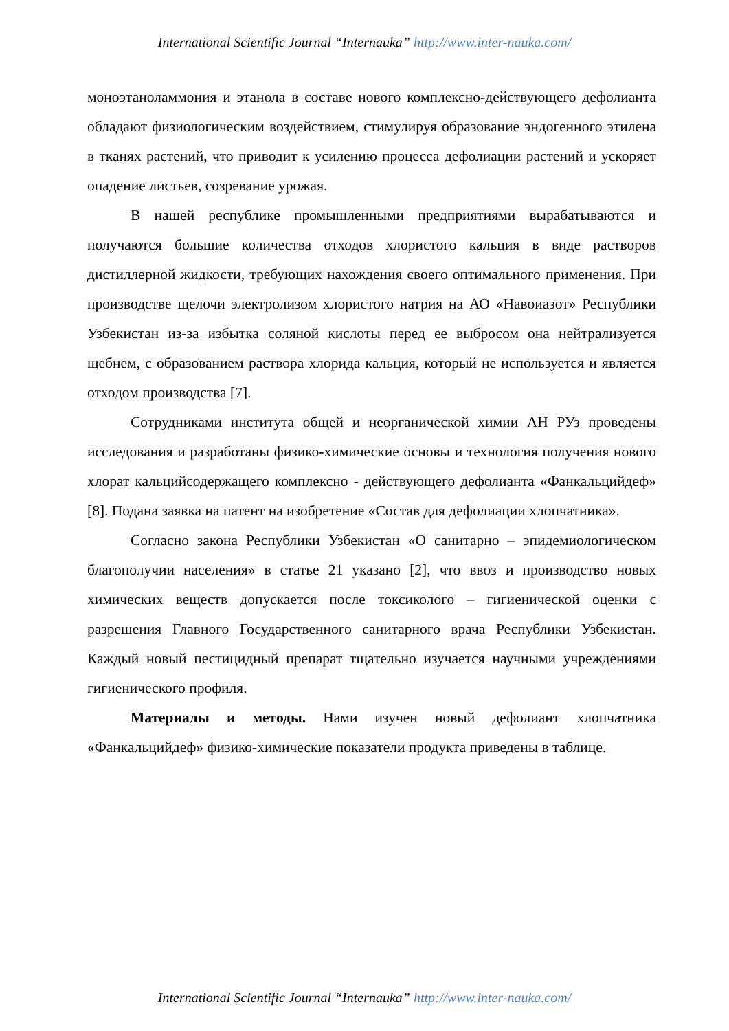International Scientific Journal “Internauka” http://www.inter-nauka.com/
моноэтаноламмония и этанола в составе нового комплексно-действующего дефолианта обладают физиологическим воздействием, стимулируя образование эндогенного этилена в тканях растений, что приводит к усилению процесса дефолиации растений и ускоряет опадение листьев, созревание урожая.
В нашей республике промышленными предприятиями вырабатываются и получаются большие количества отходов хлористого кальция в виде растворов дистиллерной жидкости, требующих нахождения своего оптимального применения. При производстве щелочи электролизом хлористого натрия на АО «Навоиазот» Республики Узбекистан из-за избытка соляной кислоты перед ее выбросом она нейтрализуется щебнем, с образованием раствора хлорида кальция, который не используется и является отходом производства [7].
Сотрудниками института общей и неорганической химии АН РУз проведены исследования и разработаны физико-химические основы и технология получения нового хлорат кальцийсодержащего комплексно - действующего дефолианта «Фанкальцийдеф» [8]. Подана заявка на патент на изобретение «Состав для дефолиации хлопчатника».
Согласно закона Республики Узбекистан «О санитарно – эпидемиологическом благополучии населения» в статье 21 указано [2], что ввоз и производство новых химических веществ допускается после токсиколого – гигиенической оценки с разрешения Главного Государственного санитарного врача Республики Узбекистан. Каждый новый пестицидный препарат тщательно изучается научными учреждениями гигиенического профиля.
Материалы и методы. Нами изучен новый дефолиант хлопчатника «Фанкальцийдеф» физико-химические показатели продукта приведены в таблице.
International Scientific Journal “Internauka” http://www.inter-nauka.com/